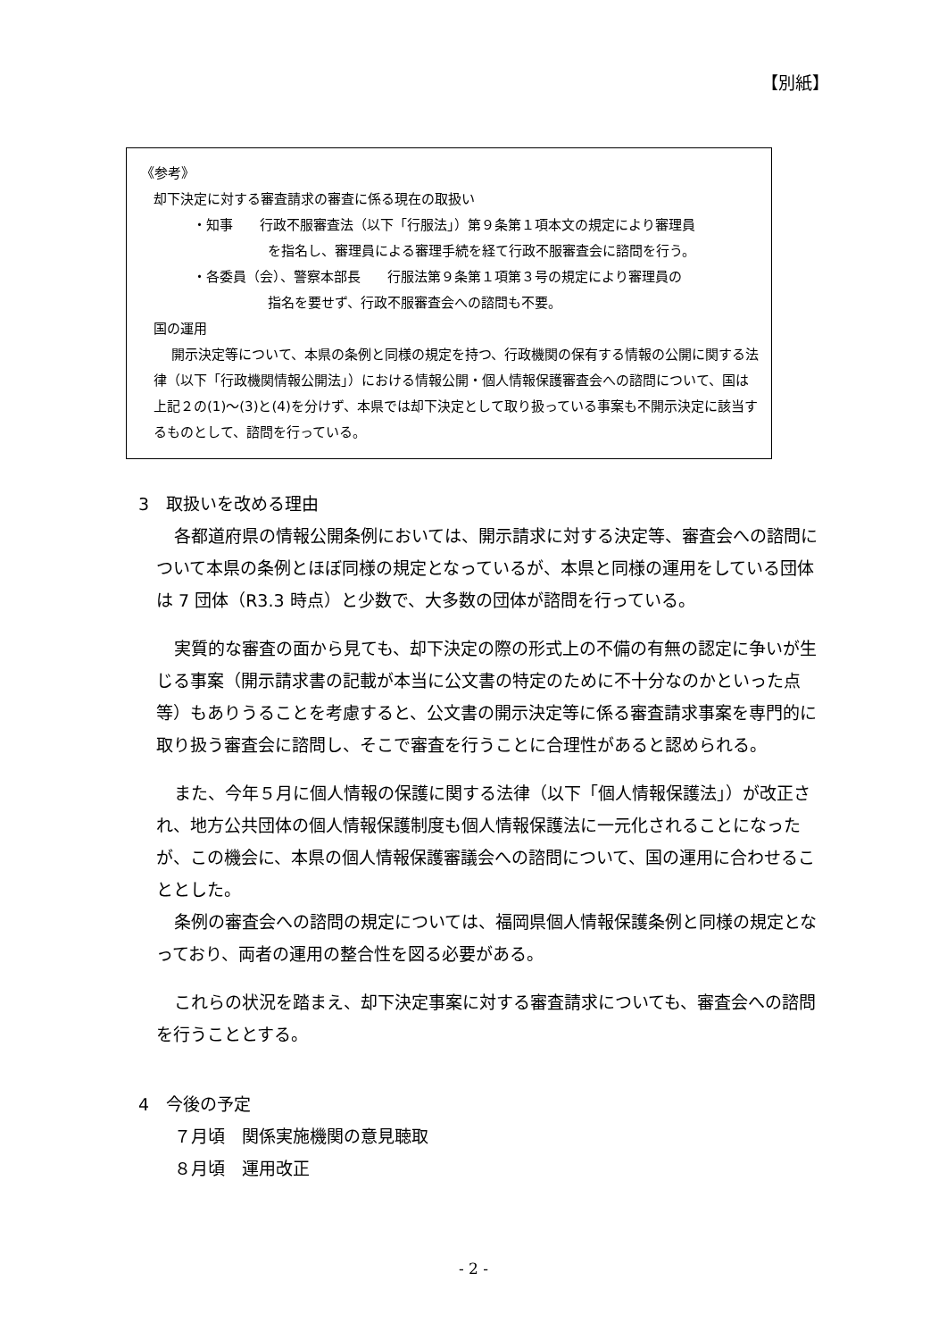【別紙】
《参考》
却下決定に対する審査請求の審査に係る現在の取扱い
・知事　　行政不服審査法（以下「行服法」）第９条第１項本文の規定により審理員
を指名し、審理員による審理手続を経て行政不服審査会に諮問を行う。
・各委員（会）、警察本部長　　行服法第９条第１項第３号の規定により審理員の
指名を要せず、行政不服審査会への諮問も不要。
国の運用
開示決定等について、本県の条例と同様の規定を持つ、行政機関の保有する情報の公開に関する法律（以下「行政機関情報公開法」）における情報公開・個人情報保護審査会への諮問について、国は上記２の(1)～(3)と(4)を分けず、本県では却下決定として取り扱っている事案も不開示決定に該当するものとして、諮問を行っている。
3　取扱いを改める理由
各都道府県の情報公開条例においては、開示請求に対する決定等、審査会への諮問について本県の条例とほぼ同様の規定となっているが、本県と同様の運用をしている団体は 7 団体（R3.3 時点）と少数で、大多数の団体が諮問を行っている。
実質的な審査の面から見ても、却下決定の際の形式上の不備の有無の認定に争いが生じる事案（開示請求書の記載が本当に公文書の特定のために不十分なのかといった点等）もありうることを考慮すると、公文書の開示決定等に係る審査請求事案を専門的に取り扱う審査会に諮問し、そこで審査を行うことに合理性があると認められる。
また、今年５月に個人情報の保護に関する法律（以下「個人情報保護法」）が改正され、地方公共団体の個人情報保護制度も個人情報保護法に一元化されることになったが、この機会に、本県の個人情報保護審議会への諮問について、国の運用に合わせることとした。
条例の審査会への諮問の規定については、福岡県個人情報保護条例と同様の規定となっており、両者の運用の整合性を図る必要がある。
これらの状況を踏まえ、却下決定事案に対する審査請求についても、審査会への諮問を行うこととする。
4　今後の予定
７月頃　関係実施機関の意見聴取
８月頃　運用改正
- 2 -